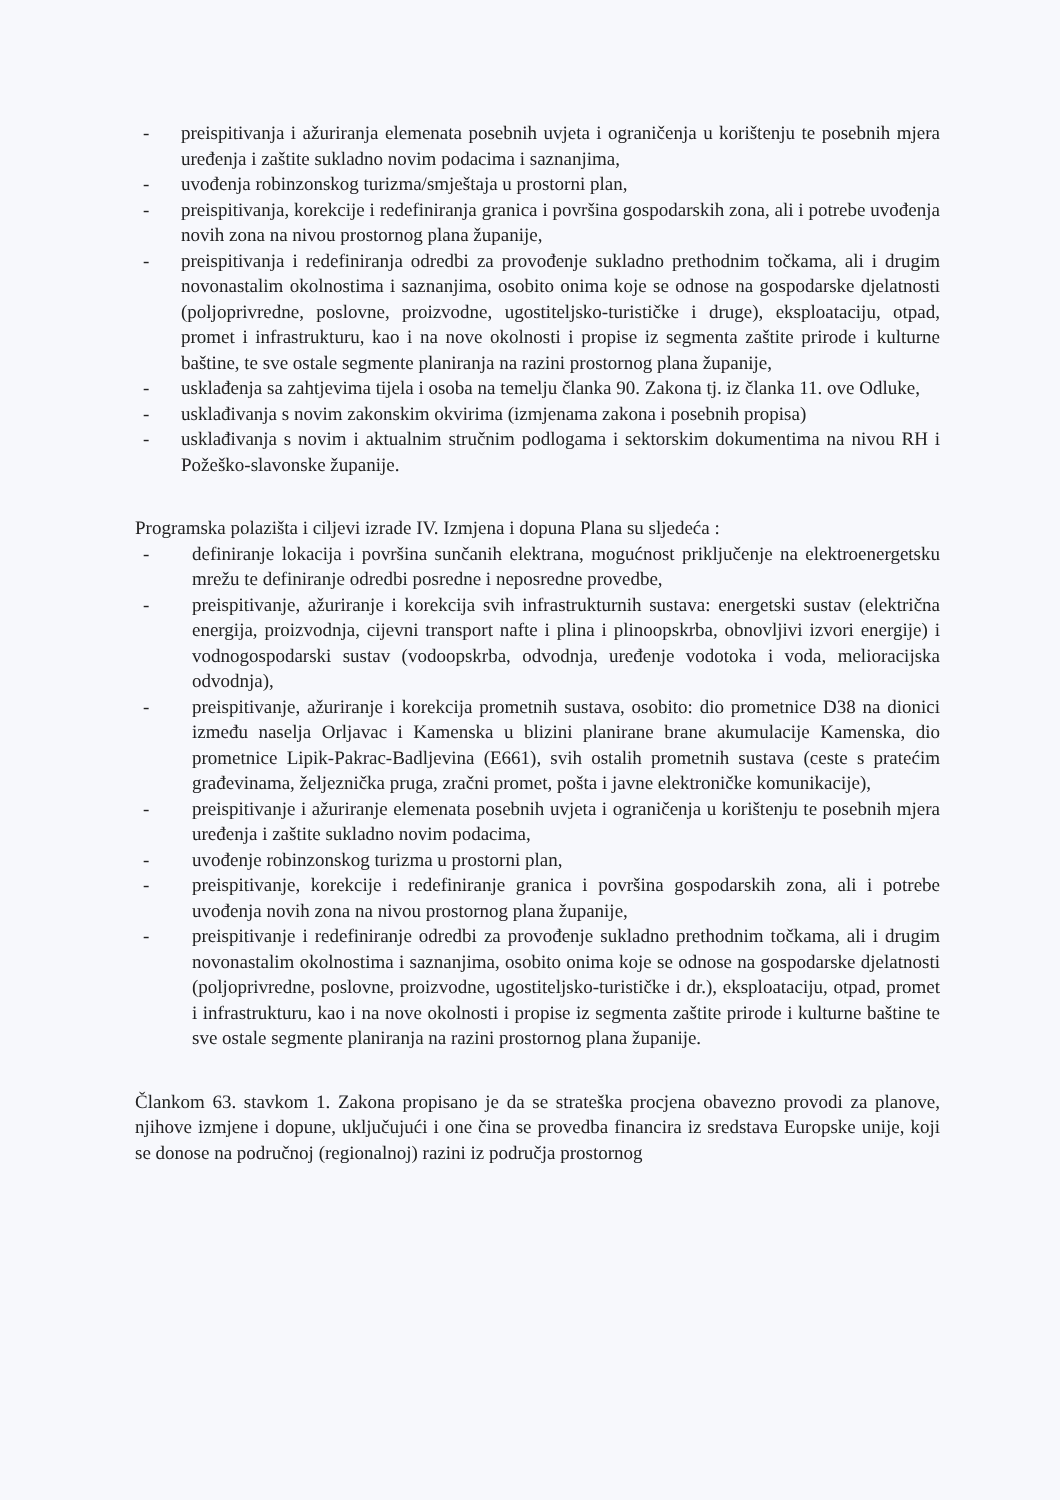- preispitivanja i ažuriranja elemenata posebnih uvjeta i ograničenja u korištenju te posebnih mjera uređenja i zaštite sukladno novim podacima i saznanjima,
- uvođenja robinzonskog turizma/smještaja u prostorni plan,
- preispitivanja, korekcije i redefiniranja granica i površina gospodarskih zona, ali i potrebe uvođenja novih zona na nivou prostornog plana županije,
- preispitivanja i redefiniranja odredbi za provođenje sukladno prethodnim točkama, ali i drugim novonastalim okolnostima i saznanjima, osobito onima koje se odnose na gospodarske djelatnosti (poljoprivredne, poslovne, proizvodne, ugostiteljsko-turističke i druge), eksploataciju, otpad, promet i infrastrukturu, kao i na nove okolnosti i propise iz segmenta zaštite prirode i kulturne baštine, te sve ostale segmente planiranja na razini prostornog plana županije,
- usklađenja sa zahtjevima tijela i osoba na temelju članka 90. Zakona tj. iz članka 11. ove Odluke,
- usklađivanja s novim zakonskim okvirima (izmjenama zakona i posebnih propisa)
- usklađivanja s novim i aktualnim stručnim podlogama i sektorskim dokumentima na nivou RH i Požeško-slavonske županije.
Programska polazišta i ciljevi izrade IV. Izmjena i dopuna Plana su sljedeća :
- definiranje lokacija i površina sunčanih elektrana, mogućnost priključenje na elektroenergetsku mrežu te definiranje odredbi posredne i neposredne provedbe,
- preispitivanje, ažuriranje i korekcija svih infrastrukturnih sustava: energetski sustav (električna energija, proizvodnja, cijevni transport nafte i plina i plinoopskrba, obnovljivi izvori energije) i vodnogospodarski sustav (vodoopskrba, odvodnja, uređenje vodotoka i voda, melioracijska odvodnja),
- preispitivanje, ažuriranje i korekcija prometnih sustava, osobito: dio prometnice D38 na dionici između naselja Orljavac i Kamenska u blizini planirane brane akumulacije Kamenska, dio prometnice Lipik-Pakrac-Badljevina (E661), svih ostalih prometnih sustava (ceste s pratećim građevinama, željeznička pruga, zračni promet, pošta i javne elektroničke komunikacije),
- preispitivanje i ažuriranje elemenata posebnih uvjeta i ograničenja u korištenju te posebnih mjera uređenja i zaštite sukladno novim podacima,
- uvođenje robinzonskog turizma u prostorni plan,
- preispitivanje, korekcije i redefiniranje granica i površina gospodarskih zona, ali i potrebe uvođenja novih zona na nivou prostornog plana županije,
- preispitivanje i redefiniranje odredbi za provođenje sukladno prethodnim točkama, ali i drugim novonastalim okolnostima i saznanjima, osobito onima koje se odnose na gospodarske djelatnosti (poljoprivredne, poslovne, proizvodne, ugostiteljsko-turističke i dr.), eksploataciju, otpad, promet i infrastrukturu, kao i na nove okolnosti i propise iz segmenta zaštite prirode i kulturne baštine te sve ostale segmente planiranja na razini prostornog plana županije.
Člankom 63. stavkom 1. Zakona propisano je da se strateška procjena obavezno provodi za planove, njihove izmjene i dopune, uključujući i one čina se provedba financira iz sredstava Europske unije, koji se donose na područnoj (regionalnoj) razini iz područja prostornog